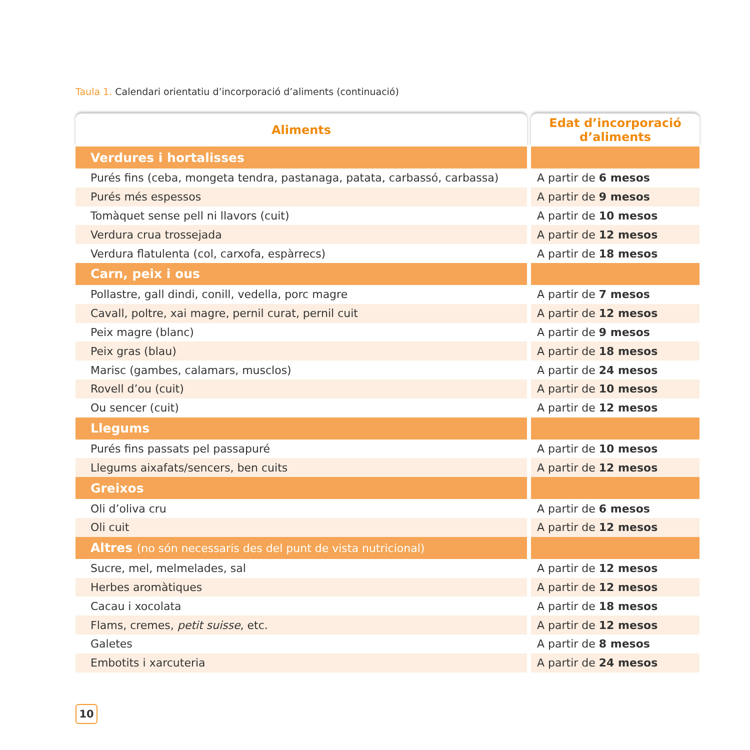Taula 1. Calendari orientatiu d’incorporació d’aliments (continuació)
| Aliments | Edat d’incorporació d’aliments |
| --- | --- |
| Verdures i hortalisses | |
| Purés fins (ceba, mongeta tendra, pastanaga, patata, carbassó, carbassa) | A partir de 6 mesos |
| Purés més espessos | A partir de 9 mesos |
| Tomàquet sense pell ni llavors (cuit) | A partir de 10 mesos |
| Verdura crua trossejada | A partir de 12 mesos |
| Verdura flatulenta (col, carxofa, espàrrecs) | A partir de 18 mesos |
| Carn, peix i ous | |
| Pollastre, gall dindi, conill, vedella, porc magre | A partir de 7 mesos |
| Cavall, poltre, xai magre, pernil curat, pernil cuit | A partir de 12 mesos |
| Peix magre (blanc) | A partir de 9 mesos |
| Peix gras (blau) | A partir de 18 mesos |
| Marisc (gambes, calamars, musclos) | A partir de 24 mesos |
| Rovell d’ou (cuit) | A partir de 10 mesos |
| Ou sencer (cuit) | A partir de 12 mesos |
| Llegums | |
| Purés fins passats pel passapuré | A partir de 10 mesos |
| Llegums aixafats/sencers, ben cuits | A partir de 12 mesos |
| Greixos | |
| Oli d’oliva cru | A partir de 6 mesos |
| Oli cuit | A partir de 12 mesos |
| Altres (no són necessaris des del punt de vista nutricional) | |
| Sucre, mel, melmelades, sal | A partir de 12 mesos |
| Herbes aromàtiques | A partir de 12 mesos |
| Cacau i xocolata | A partir de 18 mesos |
| Flams, cremes, petit suisse , etc. | A partir de 12 mesos |
| Galetes | A partir de 8 mesos |
| Embotits i xarcuteria | A partir de 24 mesos |
10